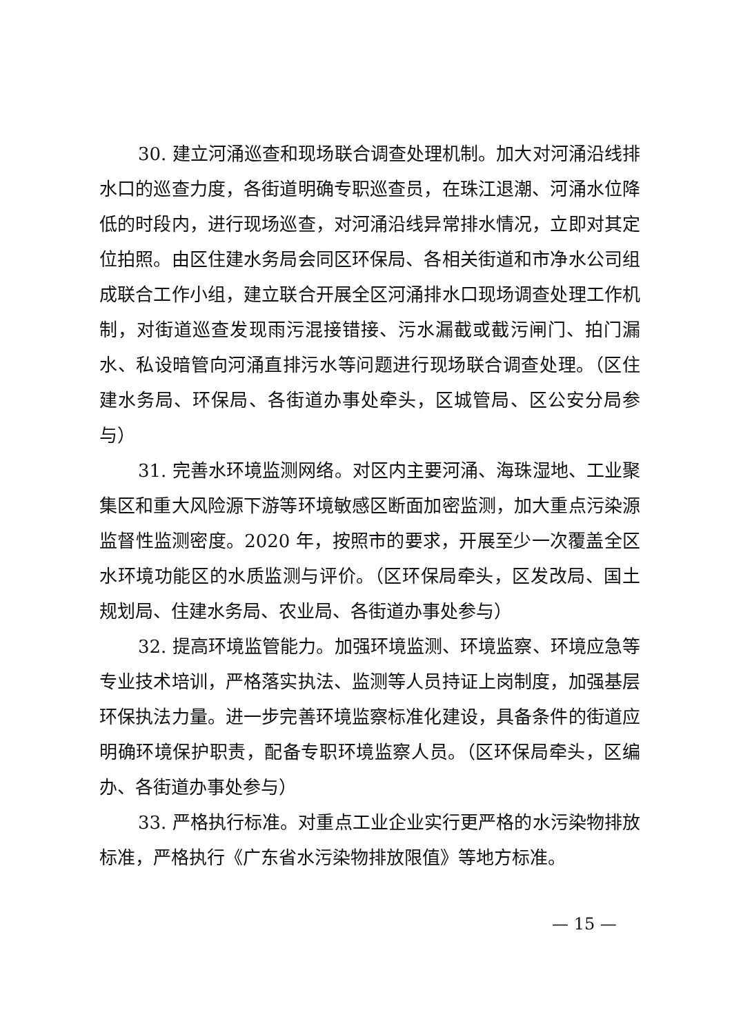30. 建立河涌巡查和现场联合调查处理机制。加大对河涌沿线排水口的巡查力度，各街道明确专职巡查员，在珠江退潮、河涌水位降低的时段内，进行现场巡查，对河涌沿线异常排水情况，立即对其定位拍照。由区住建水务局会同区环保局、各相关街道和市净水公司组成联合工作小组，建立联合开展全区河涌排水口现场调查处理工作机制，对街道巡查发现雨污混接错接、污水漏截或截污闸门、拍门漏水、私设暗管向河涌直排污水等问题进行现场联合调查处理。（区住建水务局、环保局、各街道办事处牵头，区城管局、区公安分局参与）
31. 完善水环境监测网络。对区内主要河涌、海珠湿地、工业聚集区和重大风险源下游等环境敏感区断面加密监测，加大重点污染源监督性监测密度。2020 年，按照市的要求，开展至少一次覆盖全区水环境功能区的水质监测与评价。（区环保局牵头，区发改局、国土规划局、住建水务局、农业局、各街道办事处参与）
32. 提高环境监管能力。加强环境监测、环境监察、环境应急等专业技术培训，严格落实执法、监测等人员持证上岗制度，加强基层环保执法力量。进一步完善环境监察标准化建设，具备条件的街道应明确环境保护职责，配备专职环境监察人员。（区环保局牵头，区编办、各街道办事处参与）
33. 严格执行标准。对重点工业企业实行更严格的水污染物排放标准，严格执行《广东省水污染物排放限值》等地方标准。
— 15 —